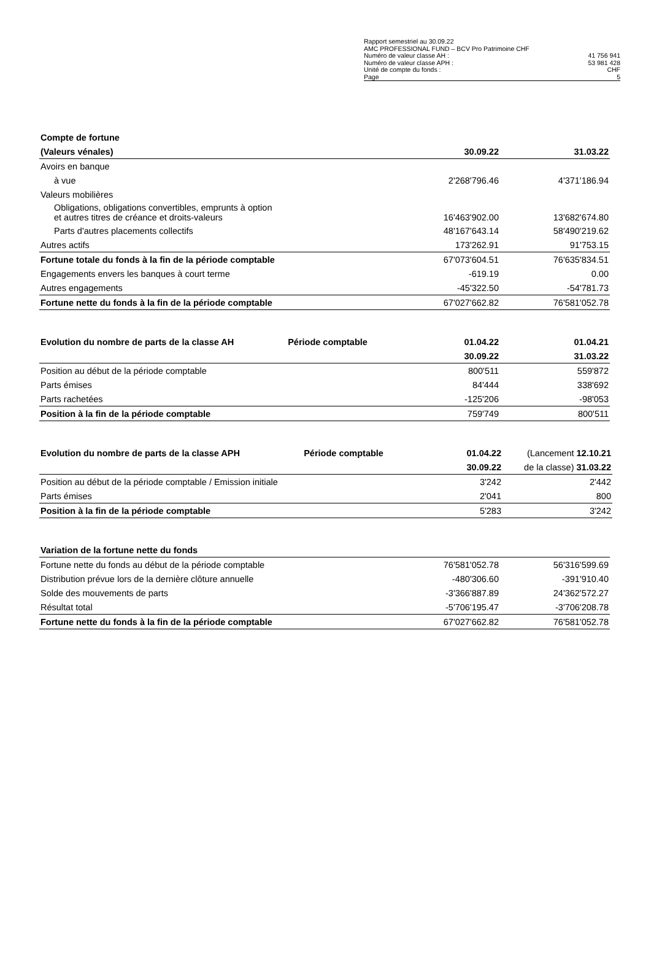Rapport semestriel au 30.09.22
AMC PROFESSIONAL FUND – BCV Pro Patrimoine CHF
Numéro de valeur classe AH : 41 756 941
Numéro de valeur classe APH : 53 981 428
Unité de compte du fonds : CHF
Page 5
| Compte de fortune | | |
| --- | --- | --- |
| (Valeurs vénales) | 30.09.22 | 31.03.22 |
| Avoirs en banque | | |
| à vue | 2'268'796.46 | 4'371'186.94 |
| Valeurs mobilières | | |
| Obligations, obligations convertibles, emprunts à option et autres titres de créance et droits-valeurs | 16'463'902.00 | 13'682'674.80 |
| Parts d'autres placements collectifs | 48'167'643.14 | 58'490'219.62 |
| Autres actifs | 173'262.91 | 91'753.15 |
| Fortune totale du fonds à la fin de la période comptable | 67'073'604.51 | 76'635'834.51 |
| Engagements envers les banques à court terme | -619.19 | 0.00 |
| Autres engagements | -45'322.50 | -54'781.73 |
| Fortune nette du fonds à la fin de la période comptable | 67'027'662.82 | 76'581'052.78 |
| Evolution du nombre de parts de la classe AH | Période comptable | 01.04.22 | 01.04.21 |
| --- | --- | --- | --- |
| | | 30.09.22 | 31.03.22 |
| Position au début de la période comptable | | 800'511 | 559'872 |
| Parts émises | | 84'444 | 338'692 |
| Parts rachetées | | -125'206 | -98'053 |
| Position à la fin de la période comptable | | 759'749 | 800'511 |
| Evolution du nombre de parts de la classe APH | Période comptable | 01.04.22 | (Lancement 12.10.21 |
| --- | --- | --- | --- |
| | | 30.09.22 | de la classe) 31.03.22 |
| Position au début de la période comptable / Emission initiale | | 3'242 | 2'442 |
| Parts émises | | 2'041 | 800 |
| Position à la fin de la période comptable | | 5'283 | 3'242 |
| Variation de la fortune nette du fonds | | |
| --- | --- | --- |
| Fortune nette du fonds au début de la période comptable | 76'581'052.78 | 56'316'599.69 |
| Distribution prévue lors de la dernière clôture annuelle | -480'306.60 | -391'910.40 |
| Solde des mouvements de parts | -3'366'887.89 | 24'362'572.27 |
| Résultat total | -5'706'195.47 | -3'706'208.78 |
| Fortune nette du fonds à la fin de la période comptable | 67'027'662.82 | 76'581'052.78 |